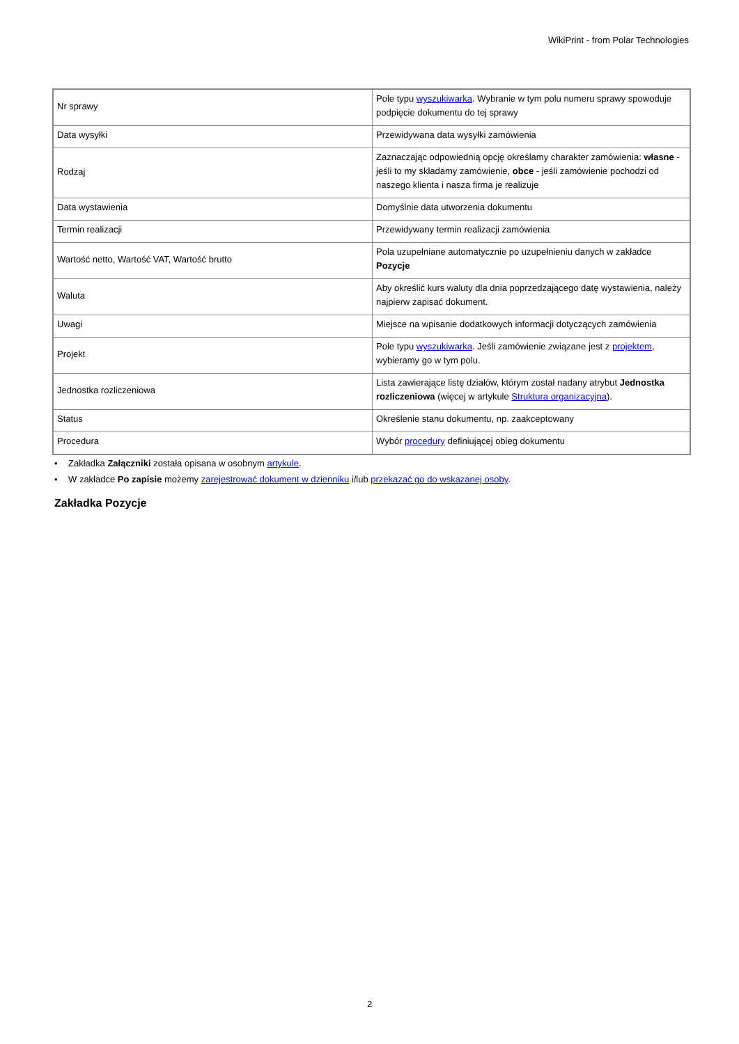WikiPrint - from Polar Technologies
| Nr sprawy | Pole typu wyszukiwarka . Wybranie w tym polu numeru sprawy spowoduje podpięcie dokumentu do tej sprawy |
| Data wysyłki | Przewidywana data wysyłki zamówienia |
| Rodzaj | Zaznaczając odpowiednią opcję określamy charakter zamówienia: własne - jeśli to my składamy zamówienie, obce - jeśli zamówienie pochodzi od naszego klienta i nasza firma je realizuje |
| Data wystawienia | Domyślnie data utworzenia dokumentu |
| Termin realizacji | Przewidywany termin realizacji zamówienia |
| Wartość netto, Wartość VAT, Wartość brutto | Pola uzupełniane automatycznie po uzupełnieniu danych w zakładce Pozycje |
| Waluta | Aby określić kurs waluty dla dnia poprzedzającego datę wystawienia, należy najpierw zapisać dokument. |
| Uwagi | Miejsce na wpisanie dodatkowych informacji dotyczących zamówienia |
| Projekt | Pole typu wyszukiwarka . Jeśli zamówienie związane jest z projektem , wybieramy go w tym polu. |
| Jednostka rozliczeniowa | Lista zawierające listę działów, którym został nadany atrybut Jednostka rozliczeniowa (więcej w artykule Struktura organizacyjna ). |
| Status | Określenie stanu dokumentu, np. zaakceptowany |
| Procedura | Wybór procedury definiującej obieg dokumentu |
• Zakładka Załączniki została opisana w osobnym artykule.
• W zakładce Po zapisie możemy zarejestrować dokument w dzienniku i/lub przekazać go do wskazanej osoby.
Zakładka Pozycje
2